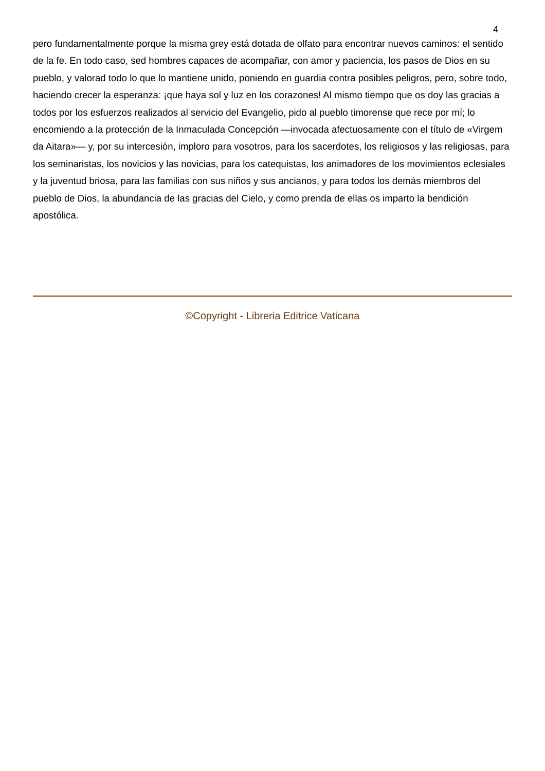4
pero fundamentalmente porque la misma grey está dotada de olfato para encontrar nuevos caminos: el sentido de la fe. En todo caso, sed hombres capaces de acompañar, con amor y paciencia, los pasos de Dios en su pueblo, y valorad todo lo que lo mantiene unido, poniendo en guardia contra posibles peligros, pero, sobre todo, haciendo crecer la esperanza: ¡que haya sol y luz en los corazones! Al mismo tiempo que os doy las gracias a todos por los esfuerzos realizados al servicio del Evangelio, pido al pueblo timorense que rece por mí; lo encomiendo a la protección de la Inmaculada Concepción —invocada afectuosamente con el título de «Virgem da Aitara»— y, por su intercesión, imploro para vosotros, para los sacerdotes, los religiosos y las religiosas, para los seminaristas, los novicios y las novicias, para los catequistas, los animadores de los movimientos eclesiales y la juventud briosa, para las familias con sus niños y sus ancianos, y para todos los demás miembros del pueblo de Dios, la abundancia de las gracias del Cielo, y como prenda de ellas os imparto la bendición apostólica.
©Copyright - Libreria Editrice Vaticana